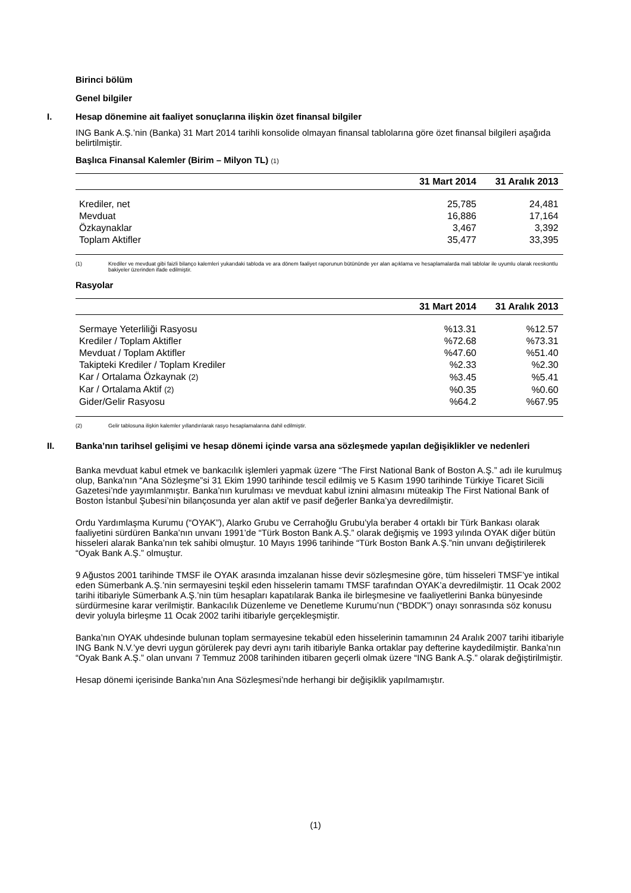Birinci bölüm
Genel bilgiler
I. Hesap dönemine ait faaliyet sonuçlarına ilişkin özet finansal bilgiler
ING Bank A.Ş.’nin (Banka) 31 Mart 2014 tarihli konsolide olmayan finansal tablolarına göre özet finansal bilgileri aşağıda belirtilmiştir.
Başlıca Finansal Kalemler (Birim – Milyon TL) (1)
| | 31 Mart 2014 | 31 Aralık 2013 |
| --- | --- | --- |
| Krediler, net | 25,785 | 24,481 |
| Mevduat | 16,886 | 17,164 |
| Özkaynaklar | 3,467 | 3,392 |
| Toplam Aktifler | 35,477 | 33,395 |
(1) Krediler ve mevduat gibi faizli bilanço kalemleri yukarıdaki tabloda ve ara dönem faaliyet raporunun bütününde yer alan açıklama ve hesaplamalarda mali tablolar ile uyumlu olarak reeskontlu bakiyeler üzerinden ifade edilmiştir.
Rasyolar
| | 31 Mart 2014 | 31 Aralık 2013 |
| --- | --- | --- |
| Sermaye Yeterliliği Rasyosu | %13.31 | %12.57 |
| Krediler / Toplam Aktifler | %72.68 | %73.31 |
| Mevduat / Toplam Aktifler | %47.60 | %51.40 |
| Takipteki Krediler / Toplam Krediler | %2.33 | %2.30 |
| Kar / Ortalama Özkaynak (2) | %3.45 | %5.41 |
| Kar / Ortalama Aktif (2) | %0.35 | %0.60 |
| Gider/Gelir Rasyosu | %64.2 | %67.95 |
(2) Gelir tablosuna ilişkin kalemler yıllandırılarak rasyo hesaplamalarına dahil edilmiştir.
II. Banka’nın tarihsel gelişimi ve hesap dönemi içinde varsa ana sözleşmede yapılan değişiklikler ve nedenleri
Banka mevduat kabul etmek ve bankacılık işlemleri yapmak üzere “The First National Bank of Boston A.Ş.” adı ile kurulmuş olup, Banka’nın “Ana Sözleşme”si 31 Ekim 1990 tarihinde tescil edilmiş ve 5 Kasım 1990 tarihinde Türkiye Ticaret Sicili Gazetesi’nde yayımlanmıştır. Banka’nın kurulması ve mevduat kabul iznini almasını müteakip The First National Bank of Boston İstanbul Şubesi’nin bilançosunda yer alan aktif ve pasif değerler Banka’ya devredilmiştir.
Ordu Yardımlaşma Kurumu (“OYAK”), Alarko Grubu ve Cerrahoğlu Grubu’yla beraber 4 ortaklı bir Türk Bankası olarak faaliyetini sürdüren Banka’nın unvanı 1991’de “Türk Boston Bank A.Ş.” olarak değişmiş ve 1993 yılında OYAK diğer bütün hisseleri alarak Banka’nın tek sahibi olmuştur. 10 Mayıs 1996 tarihinde “Türk Boston Bank A.Ş.”nin unvanı değiştirilerek “Oyak Bank A.Ş.” olmuştur.
9 Ağustos 2001 tarihinde TMSF ile OYAK arasında imzalanan hisse devir sözleşmesine göre, tüm hisseleri TMSF’ye intikal eden Sümerbank A.Ş.’nin sermayesini teşkil eden hisselerin tamamı TMSF tarafından OYAK’a devredilmiştir. 11 Ocak 2002 tarihi itibariyle Sümerbank A.Ş.’nin tüm hesapları kapatılarak Banka ile birleşmesine ve faaliyetlerini Banka bünyesinde sürdürmesine karar verilmiştir. Bankacılık Düzenleme ve Denetleme Kurumu’nun (“BDDK”) onayı sonrasında söz konusu devir yoluyla birleşme 11 Ocak 2002 tarihi itibariyle gerçekleşmiştir.
Banka’nın OYAK uhdesinde bulunan toplam sermayesine tekabül eden hisselerinin tamamının 24 Aralık 2007 tarihi itibariyle ING Bank N.V.’ye devri uygun görülerek pay devri aynı tarih itibariyle Banka ortaklar pay defterine kaydedilmiştir. Banka’nın “Oyak Bank A.Ş.” olan unvanı 7 Temmuz 2008 tarihinden itibaren geçerli olmak üzere “ING Bank A.Ş.” olarak değiştirilmiştir.
Hesap dönemi içerisinde Banka’nın Ana Sözleşmesi’nde herhangi bir değişiklik yapılmamıştır.
(1)